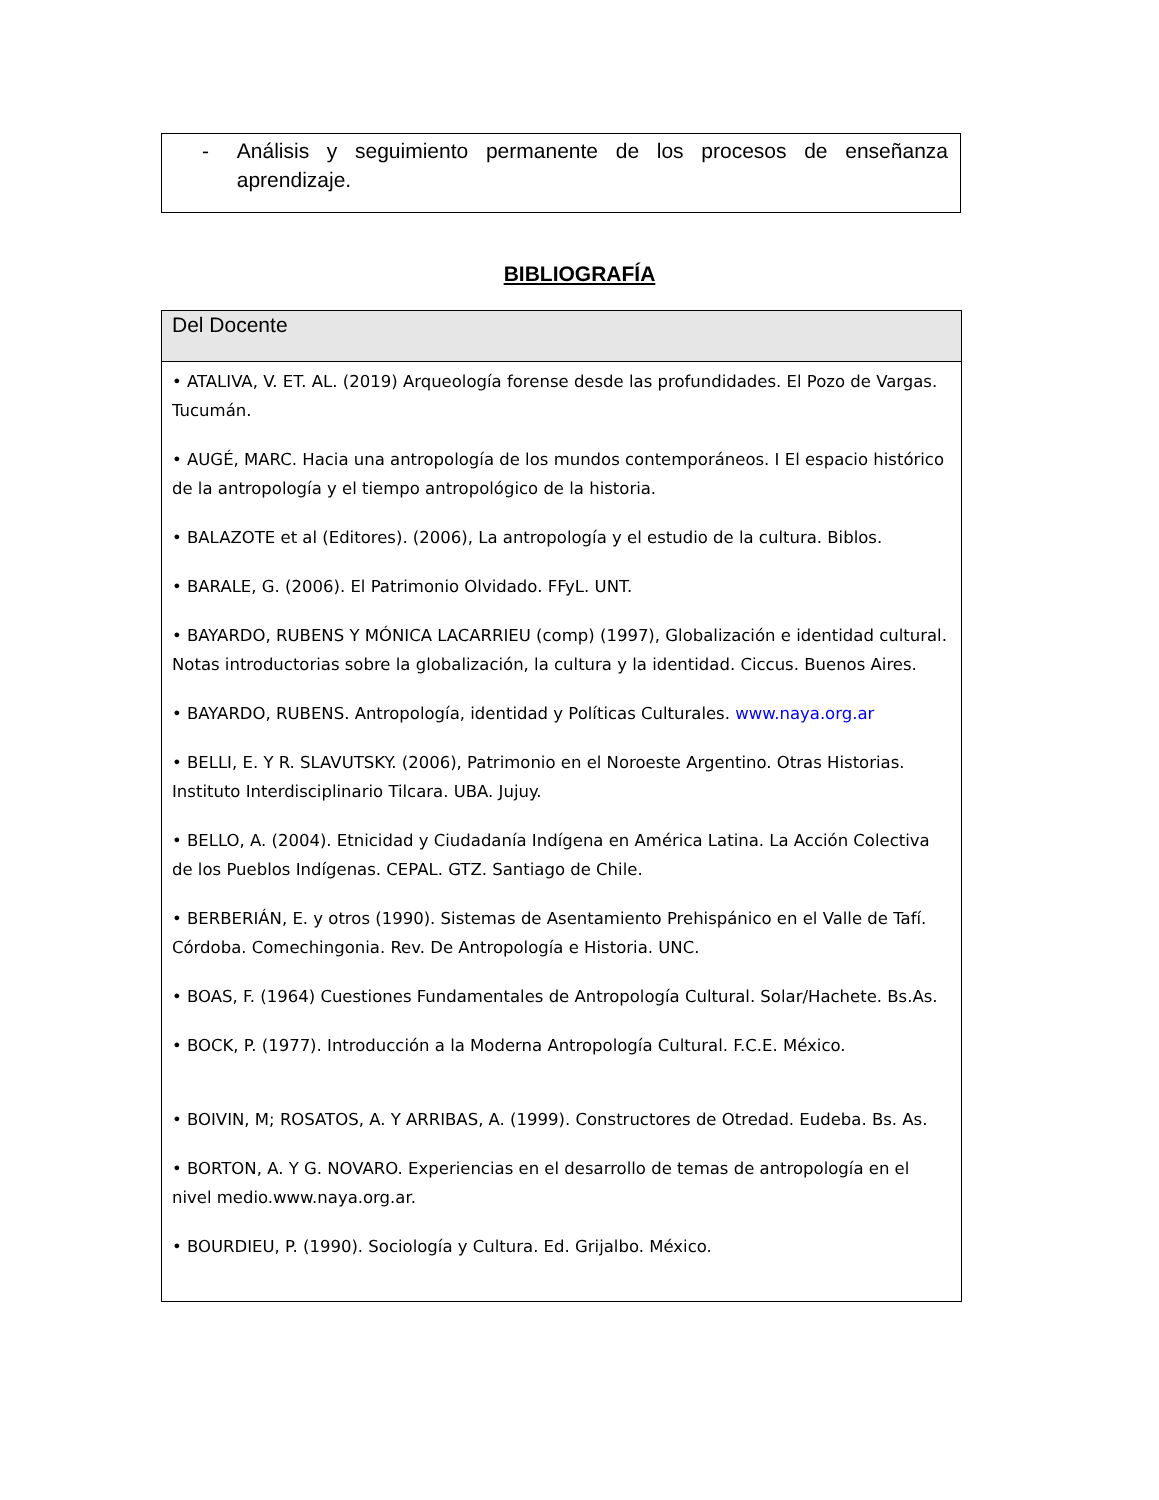- Análisis y seguimiento permanente de los procesos de enseñanza aprendizaje.
BIBLIOGRAFÍA
| Del Docente |
| --- |
| • ATALIVA, V. ET. AL. (2019) Arqueología forense desde las profundidades. El Pozo de Vargas. Tucumán. • AUGÉ, MARC. Hacia una antropología de los mundos contemporáneos. I El espacio histórico de la antropología y el tiempo antropológico de la historia. • BALAZOTE et al (Editores). (2006), La antropología y el estudio de la cultura. Biblos. • BARALE, G. (2006). El Patrimonio Olvidado. FFyL. UNT. • BAYARDO, RUBENS Y MÓNICA LACARRIEU (comp) (1997), Globalización e identidad cultural. Notas introductorias sobre la globalización, la cultura y la identidad. Ciccus. Buenos Aires. • BAYARDO, RUBENS. Antropología, identidad y Políticas Culturales. www.naya.org.ar • BELLI, E. Y R. SLAVUTSKY. (2006), Patrimonio en el Noroeste Argentino. Otras Historias. Instituto Interdisciplinario Tilcara. UBA. Jujuy. • BELLO, A. (2004). Etnicidad y Ciudadanía Indígena en América Latina. La Acción Colectiva de los Pueblos Indígenas. CEPAL. GTZ. Santiago de Chile. • BERBERIÁN, E. y otros (1990). Sistemas de Asentamiento Prehispánico en el Valle de Tafí. Córdoba. Comechingonia. Rev. De Antropología e Historia. UNC. • BOAS, F. (1964) Cuestiones Fundamentales de Antropología Cultural. Solar/Hachete. Bs.As. • BOCK, P. (1977). Introducción a la Moderna Antropología Cultural. F.C.E. México. • BOIVIN, M; ROSATOS, A. Y ARRIBAS, A. (1999). Constructores de Otredad. Eudeba. Bs. As. • BORTON, A. Y G. NOVARO. Experiencias en el desarrollo de temas de antropología en el nivel medio.www.naya.org.ar. • BOURDIEU, P. (1990). Sociología y Cultura. Ed. Grijalbo. México. |